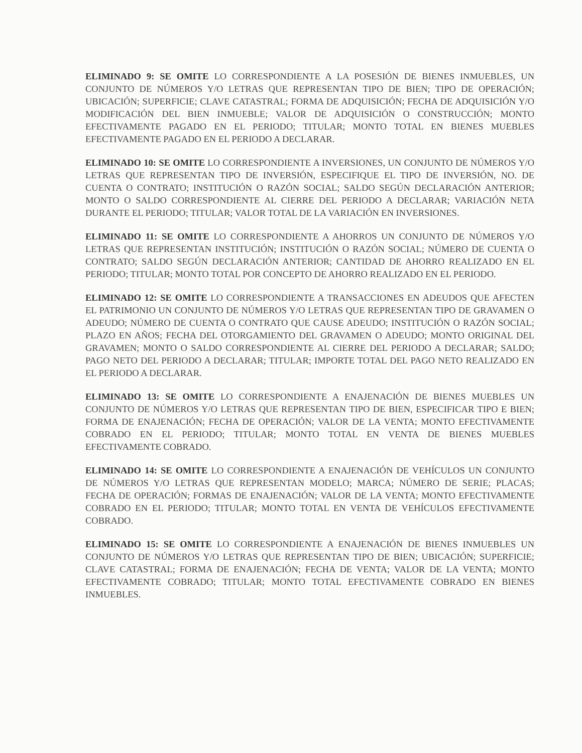ELIMINADO 9: SE OMITE LO CORRESPONDIENTE A LA POSESIÓN DE BIENES INMUEBLES, UN CONJUNTO DE NÚMEROS Y/O LETRAS QUE REPRESENTAN TIPO DE BIEN; TIPO DE OPERACIÓN; UBICACIÓN; SUPERFICIE; CLAVE CATASTRAL; FORMA DE ADQUISICIÓN; FECHA DE ADQUISICIÓN Y/O MODIFICACIÓN DEL BIEN INMUEBLE; VALOR DE ADQUISICIÓN O CONSTRUCCIÓN; MONTO EFECTIVAMENTE PAGADO EN EL PERIODO; TITULAR; MONTO TOTAL EN BIENES MUEBLES EFECTIVAMENTE PAGADO EN EL PERIODO A DECLARAR.
ELIMINADO 10: SE OMITE LO CORRESPONDIENTE A INVERSIONES, UN CONJUNTO DE NÚMEROS Y/O LETRAS QUE REPRESENTAN TIPO DE INVERSIÓN, ESPECIFIQUE EL TIPO DE INVERSIÓN, NO. DE CUENTA O CONTRATO; INSTITUCIÓN O RAZÓN SOCIAL; SALDO SEGÚN DECLARACIÓN ANTERIOR; MONTO O SALDO CORRESPONDIENTE AL CIERRE DEL PERIODO A DECLARAR; VARIACIÓN NETA DURANTE EL PERIODO; TITULAR; VALOR TOTAL DE LA VARIACIÓN EN INVERSIONES.
ELIMINADO 11: SE OMITE LO CORRESPONDIENTE A AHORROS UN CONJUNTO DE NÚMEROS Y/O LETRAS QUE REPRESENTAN INSTITUCIÓN; INSTITUCIÓN O RAZÓN SOCIAL; NÚMERO DE CUENTA O CONTRATO; SALDO SEGÚN DECLARACIÓN ANTERIOR; CANTIDAD DE AHORRO REALIZADO EN EL PERIODO; TITULAR; MONTO TOTAL POR CONCEPTO DE AHORRO REALIZADO EN EL PERIODO.
ELIMINADO 12: SE OMITE LO CORRESPONDIENTE A TRANSACCIONES EN ADEUDOS QUE AFECTEN EL PATRIMONIO UN CONJUNTO DE NÚMEROS Y/O LETRAS QUE REPRESENTAN TIPO DE GRAVAMEN O ADEUDO; NÚMERO DE CUENTA O CONTRATO QUE CAUSE ADEUDO; INSTITUCIÓN O RAZÓN SOCIAL; PLAZO EN AÑOS; FECHA DEL OTORGAMIENTO DEL GRAVAMEN O ADEUDO; MONTO ORIGINAL DEL GRAVAMEN; MONTO O SALDO CORRESPONDIENTE AL CIERRE DEL PERIODO A DECLARAR; SALDO; PAGO NETO DEL PERIODO A DECLARAR; TITULAR; IMPORTE TOTAL DEL PAGO NETO REALIZADO EN EL PERIODO A DECLARAR.
ELIMINADO 13: SE OMITE LO CORRESPONDIENTE A ENAJENACIÓN DE BIENES MUEBLES UN CONJUNTO DE NÚMEROS Y/O LETRAS QUE REPRESENTAN TIPO DE BIEN, ESPECIFICAR TIPO E BIEN; FORMA DE ENAJENACIÓN; FECHA DE OPERACIÓN; VALOR DE LA VENTA; MONTO EFECTIVAMENTE COBRADO EN EL PERIODO; TITULAR; MONTO TOTAL EN VENTA DE BIENES MUEBLES EFECTIVAMENTE COBRADO.
ELIMINADO 14: SE OMITE LO CORRESPONDIENTE A ENAJENACIÓN DE VEHÍCULOS UN CONJUNTO DE NÚMEROS Y/O LETRAS QUE REPRESENTAN MODELO; MARCA; NÚMERO DE SERIE; PLACAS; FECHA DE OPERACIÓN; FORMAS DE ENAJENACIÓN; VALOR DE LA VENTA; MONTO EFECTIVAMENTE COBRADO EN EL PERIODO; TITULAR; MONTO TOTAL EN VENTA DE VEHÍCULOS EFECTIVAMENTE COBRADO.
ELIMINADO 15: SE OMITE LO CORRESPONDIENTE A ENAJENACIÓN DE BIENES INMUEBLES UN CONJUNTO DE NÚMEROS Y/O LETRAS QUE REPRESENTAN TIPO DE BIEN; UBICACIÓN; SUPERFICIE; CLAVE CATASTRAL; FORMA DE ENAJENACIÓN; FECHA DE VENTA; VALOR DE LA VENTA; MONTO EFECTIVAMENTE COBRADO; TITULAR; MONTO TOTAL EFECTIVAMENTE COBRADO EN BIENES INMUEBLES.